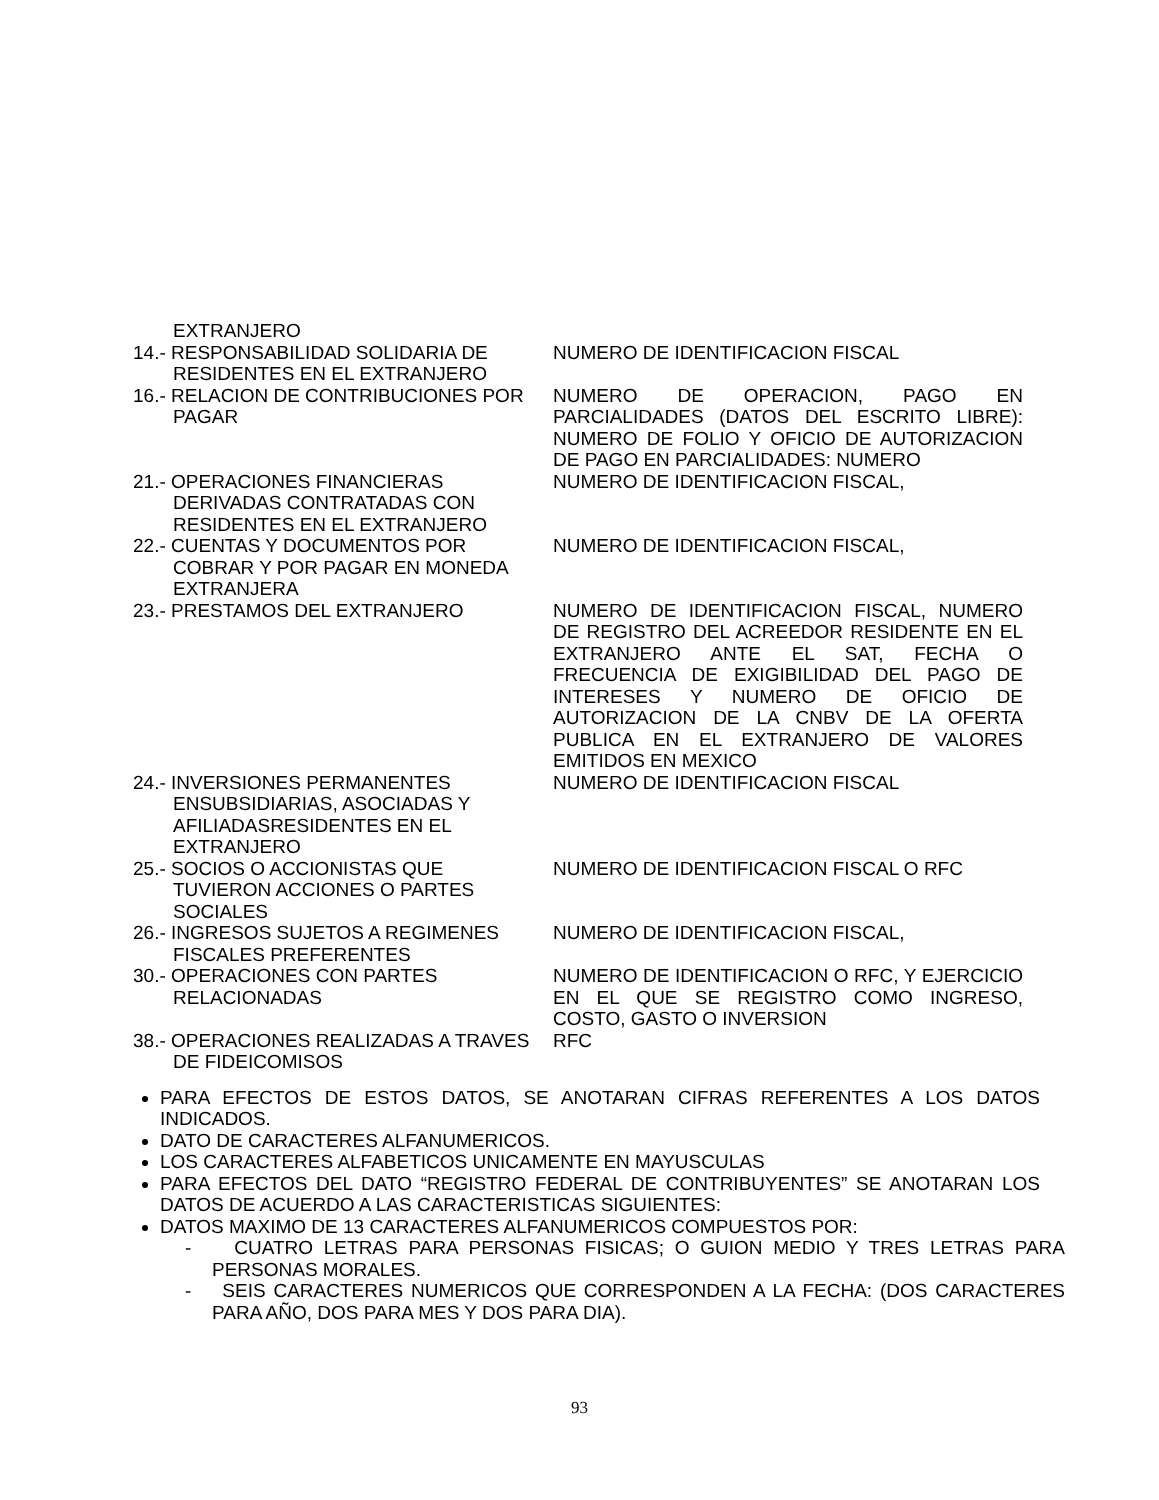| EXTRANJERO | |
| 14.- RESPONSABILIDAD SOLIDARIA DE RESIDENTES EN EL EXTRANJERO | NUMERO DE IDENTIFICACION FISCAL |
| 16.- RELACION DE CONTRIBUCIONES POR PAGAR | NUMERO DE OPERACION, PAGO EN PARCIALIDADES (DATOS DEL ESCRITO LIBRE): NUMERO DE FOLIO Y OFICIO DE AUTORIZACION DE PAGO EN PARCIALIDADES: NUMERO |
| 21.- OPERACIONES FINANCIERAS DERIVADAS CONTRATADAS CON RESIDENTES EN EL EXTRANJERO | NUMERO DE IDENTIFICACION FISCAL, |
| 22.- CUENTAS Y DOCUMENTOS POR COBRAR Y POR PAGAR EN MONEDA EXTRANJERA | NUMERO DE IDENTIFICACION FISCAL, |
| 23.- PRESTAMOS DEL EXTRANJERO | NUMERO DE IDENTIFICACION FISCAL, NUMERO DE REGISTRO DEL ACREEDOR RESIDENTE EN EL EXTRANJERO ANTE EL SAT, FECHA O FRECUENCIA DE EXIGIBILIDAD DEL PAGO DE INTERESES Y NUMERO DE OFICIO DE AUTORIZACION DE LA CNBV DE LA OFERTA PUBLICA EN EL EXTRANJERO DE VALORES EMITIDOS EN MEXICO |
| 24.- INVERSIONES PERMANENTES ENSUBSIDIARIAS, ASOCIADAS Y AFILIADASRESIDENTES EN EL EXTRANJERO | NUMERO DE IDENTIFICACION FISCAL |
| 25.- SOCIOS O ACCIONISTAS QUE TUVIERON ACCIONES O PARTES SOCIALES | NUMERO DE IDENTIFICACION FISCAL O RFC |
| 26.- INGRESOS SUJETOS A REGIMENES FISCALES PREFERENTES | NUMERO DE IDENTIFICACION FISCAL, |
| 30.- OPERACIONES CON PARTES RELACIONADAS | NUMERO DE IDENTIFICACION O RFC, Y EJERCICIO EN EL QUE SE REGISTRO COMO INGRESO, COSTO, GASTO O INVERSION |
| 38.- OPERACIONES REALIZADAS A TRAVES DE FIDEICOMISOS | RFC |
PARA EFECTOS DE ESTOS DATOS, SE ANOTARAN CIFRAS REFERENTES A LOS DATOS INDICADOS.
DATO DE CARACTERES ALFANUMERICOS.
LOS CARACTERES ALFABETICOS UNICAMENTE EN MAYUSCULAS
PARA EFECTOS DEL DATO “REGISTRO FEDERAL DE CONTRIBUYENTES” SE ANOTARAN LOS DATOS DE ACUERDO A LAS CARACTERISTICAS SIGUIENTES:
DATOS MAXIMO DE 13 CARACTERES ALFANUMERICOS COMPUESTOS POR:
- CUATRO LETRAS PARA PERSONAS FISICAS; O GUION MEDIO Y TRES LETRAS PARA PERSONAS MORALES.
- SEIS CARACTERES NUMERICOS QUE CORRESPONDEN A LA FECHA: (DOS CARACTERES PARA AÑO, DOS PARA MES Y DOS PARA DIA).
93